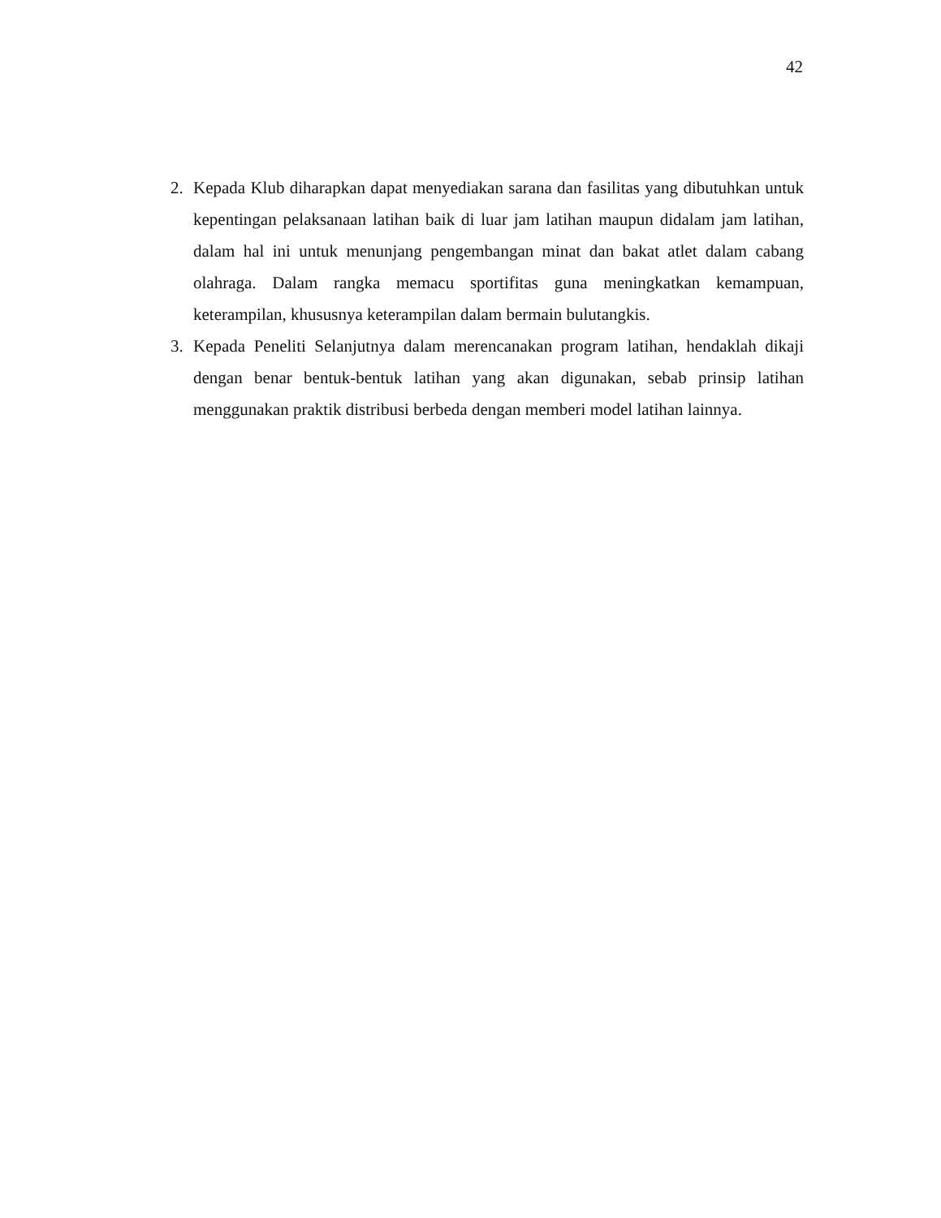42
2. Kepada Klub diharapkan dapat menyediakan sarana dan fasilitas yang dibutuhkan untuk kepentingan pelaksanaan latihan baik di luar jam latihan maupun didalam jam latihan, dalam hal ini untuk menunjang pengembangan minat dan bakat atlet dalam cabang olahraga. Dalam rangka memacu sportifitas guna meningkatkan kemampuan, keterampilan, khususnya keterampilan dalam bermain bulutangkis.
3. Kepada Peneliti Selanjutnya dalam merencanakan program latihan, hendaklah dikaji dengan benar bentuk-bentuk latihan yang akan digunakan, sebab prinsip latihan menggunakan praktik distribusi berbeda dengan memberi model latihan lainnya.